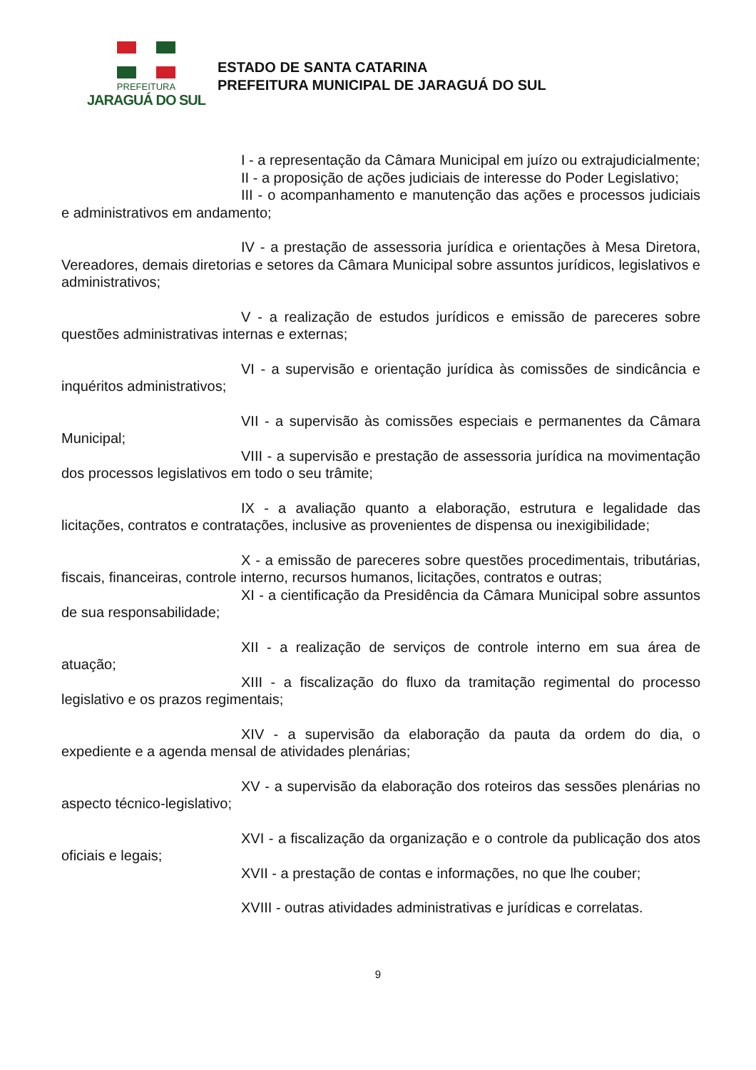PREFEITURA
JARAGUÁ DO SUL
ESTADO DE SANTA CATARINA
PREFEITURA MUNICIPAL DE JARAGUÁ DO SUL
I - a representação da Câmara Municipal em juízo ou extrajudicialmente;
II - a proposição de ações judiciais de interesse do Poder Legislativo;
III - o acompanhamento e manutenção das ações e processos judiciais e administrativos em andamento;
IV - a prestação de assessoria jurídica e orientações à Mesa Diretora, Vereadores, demais diretorias e setores da Câmara Municipal sobre assuntos jurídicos, legislativos e administrativos;
V - a realização de estudos jurídicos e emissão de pareceres sobre questões administrativas internas e externas;
VI - a supervisão e orientação jurídica às comissões de sindicância e inquéritos administrativos;
VII - a supervisão às comissões especiais e permanentes da Câmara Municipal;
VIII - a supervisão e prestação de assessoria jurídica na movimentação dos processos legislativos em todo o seu trâmite;
IX - a avaliação quanto a elaboração, estrutura e legalidade das licitações, contratos e contratações, inclusive as provenientes de dispensa ou inexigibilidade;
X - a emissão de pareceres sobre questões procedimentais, tributárias, fiscais, financeiras, controle interno, recursos humanos, licitações, contratos e outras;
XI - a cientificação da Presidência da Câmara Municipal sobre assuntos de sua responsabilidade;
XII - a realização de serviços de controle interno em sua área de atuação;
XIII - a fiscalização do fluxo da tramitação regimental do processo legislativo e os prazos regimentais;
XIV - a supervisão da elaboração da pauta da ordem do dia, o expediente e a agenda mensal de atividades plenárias;
XV - a supervisão da elaboração dos roteiros das sessões plenárias no aspecto técnico-legislativo;
XVI - a fiscalização da organização e o controle da publicação dos atos oficiais e legais;
XVII - a prestação de contas e informações, no que lhe couber;
XVIII - outras atividades administrativas e jurídicas e correlatas.
9